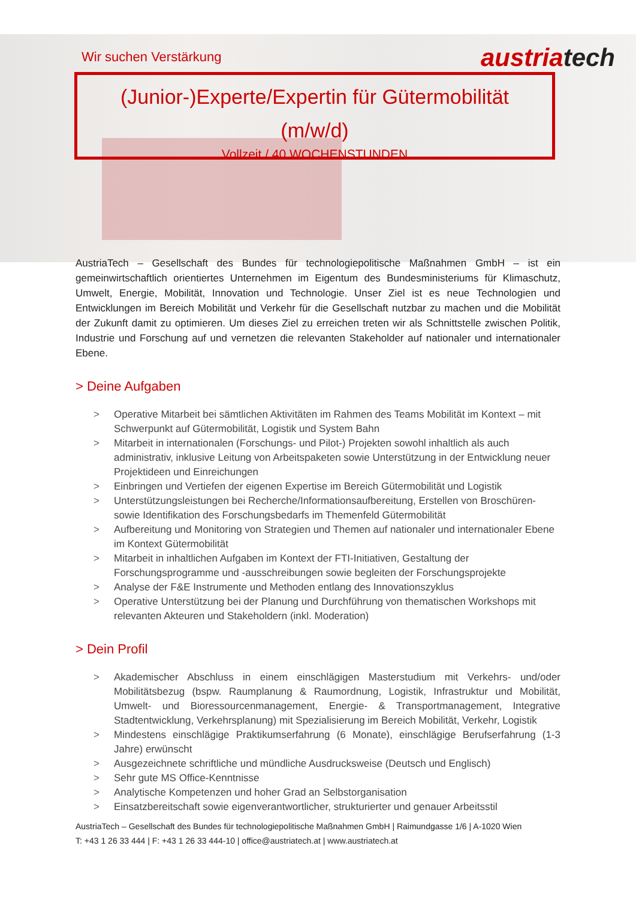Wir suchen Verstärkung
austriatech
(Junior-)Experte/Expertin für Gütermobilität
(m/w/d)
Vollzeit / 40 WOCHENSTUNDEN
AustriaTech – Gesellschaft des Bundes für technologiepolitische Maßnahmen GmbH – ist ein gemeinwirtschaftlich orientiertes Unternehmen im Eigentum des Bundesministeriums für Klimaschutz, Umwelt, Energie, Mobilität, Innovation und Technologie. Unser Ziel ist es neue Technologien und Entwicklungen im Bereich Mobilität und Verkehr für die Gesellschaft nutzbar zu machen und die Mobilität der Zukunft damit zu optimieren. Um dieses Ziel zu erreichen treten wir als Schnittstelle zwischen Politik, Industrie und Forschung auf und vernetzen die relevanten Stakeholder auf nationaler und internationaler Ebene.
> Deine Aufgaben
> Operative Mitarbeit bei sämtlichen Aktivitäten im Rahmen des Teams Mobilität im Kontext – mit Schwerpunkt auf Gütermobilität, Logistik und System Bahn
> Mitarbeit in internationalen (Forschungs- und Pilot-) Projekten sowohl inhaltlich als auch administrativ, inklusive Leitung von Arbeitspaketen sowie Unterstützung in der Entwicklung neuer Projektideen und Einreichungen
> Einbringen und Vertiefen der eigenen Expertise im Bereich Gütermobilität und Logistik
> Unterstützungsleistungen bei Recherche/Informationsaufbereitung, Erstellen von Broschüren-sowie Identifikation des Forschungsbedarfs im Themenfeld Gütermobilität
> Aufbereitung und Monitoring von Strategien und Themen auf nationaler und internationaler Ebene im Kontext Gütermobilität
> Mitarbeit in inhaltlichen Aufgaben im Kontext der FTI-Initiativen, Gestaltung der Forschungsprogramme und -ausschreibungen sowie begleiten der Forschungsprojekte
> Analyse der F&E Instrumente und Methoden entlang des Innovationszyklus
> Operative Unterstützung bei der Planung und Durchführung von thematischen Workshops mit relevanten Akteuren und Stakeholdern (inkl. Moderation)
> Dein Profil
> Akademischer Abschluss in einem einschlägigen Masterstudium mit Verkehrs- und/oder Mobilitätsbezug (bspw. Raumplanung & Raumordnung, Logistik, Infrastruktur und Mobilität, Umwelt- und Bioressourcenmanagement, Energie- & Transportmanagement, Integrative Stadtentwicklung, Verkehrsplanung) mit Spezialisierung im Bereich Mobilität, Verkehr, Logistik
> Mindestens einschlägige Praktikumserfahrung (6 Monate), einschlägige Berufserfahrung (1-3 Jahre) erwünscht
> Ausgezeichnete schriftliche und mündliche Ausdrucksweise (Deutsch und Englisch)
> Sehr gute MS Office-Kenntnisse
> Analytische Kompetenzen und hoher Grad an Selbstorganisation
> Einsatzbereitschaft sowie eigenverantwortlicher, strukturierter und genauer Arbeitsstil
AustriaTech – Gesellschaft des Bundes für technologiepolitische Maßnahmen GmbH | Raimundgasse 1/6 | A-1020 Wien
T: +43 1 26 33 444 | F: +43 1 26 33 444-10 | office@austriatech.at | www.austriatech.at